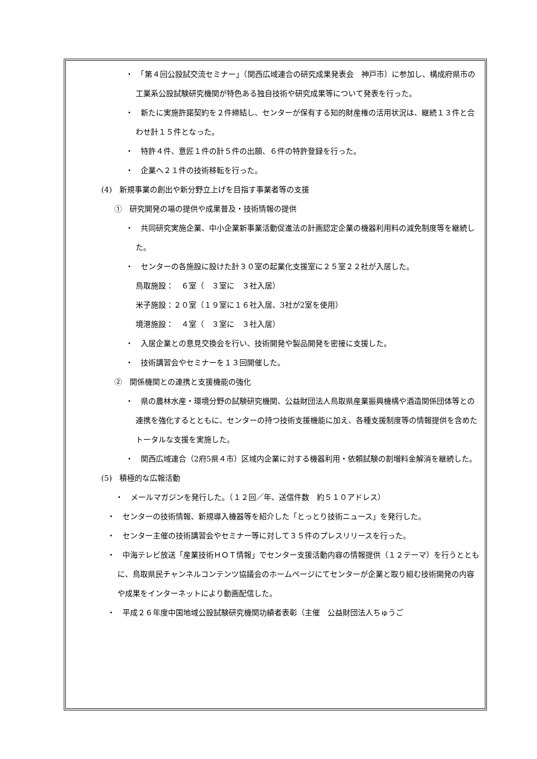・　「第４回公設試交流セミナー」（関西広域連合の研究成果発表会　神戸市）に参加し、構成府県市の工業系公設試験研究機関が特色ある独自技術や研究成果等について発表を行った。
・　新たに実施許諾契約を２件締結し、センターが保有する知的財産権の活用状況は、継続１３件と合わせ計１５件となった。
・　特許４件、意匠１件の計５件の出願、６件の特許登録を行った。
・　企業へ２１件の技術移転を行った。
(4)　新規事業の創出や新分野立上げを目指す事業者等の支援
①　研究開発の場の提供や成果普及・技術情報の提供
・　共同研究実施企業、中小企業新事業活動促進法の計画認定企業の機器利用料の減免制度等を継続した。
・　センターの各施設に設けた計３０室の起業化支援室に２５室２２社が入居した。
鳥取施設：　６室（　３室に　３社入居）
米子施設：２０室（１９室に１６社入居、3社が2室を使用）
境港施設：　４室（　３室に　３社入居）
・　入居企業との意見交換会を行い、技術開発や製品開発を密接に支援した。
・　技術講習会やセミナーを１３回開催した。
②　関係機関との連携と支援機能の強化
・　県の農林水産・環境分野の試験研究機関、公益財団法人鳥取県産業振興機構や酒造関係団体等との連携を強化するとともに、センターの持つ技術支援機能に加え、各種支援制度等の情報提供を含めたトータルな支援を実施した。
・　関西広域連合（2府5県４市）区域内企業に対する機器利用・依頼試験の割増料金解消を継続した。
(5)　積極的な広報活動
・　メールマガジンを発行した。（１２回／年、送信件数　約５１０アドレス）
・　センターの技術情報、新規導入機器等を紹介した「とっとり技術ニュース」を発行した。
・　センター主催の技術講習会やセミナー等に対して３５件のプレスリリースを行った。
・　中海テレビ放送「産業技術ＨＯＴ情報」でセンター支援活動内容の情報提供（１２テーマ）を行うとともに、鳥取県民チャンネルコンテンツ協議会のホームページにてセンターが企業と取り組む技術開発の内容や成果をインターネットにより動画配信した。
・　平成２６年度中国地域公設試験研究機関功績者表彰（主催　公益財団法人ちゅうご